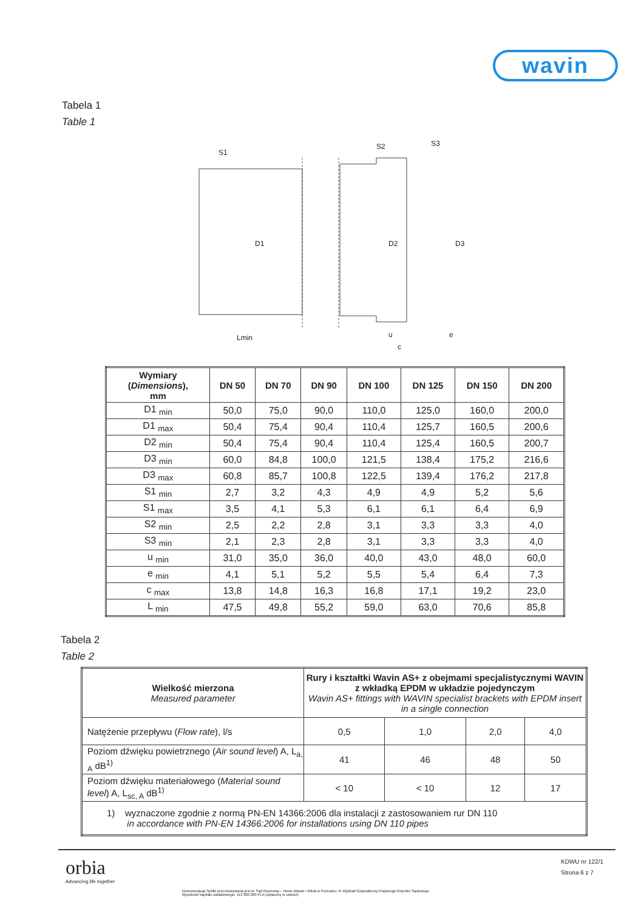wavin
Tabela 1
Table 1
S1
D1
Lmin
S2
S3
D2
D3
u
e
c
| Wymiary ( Dimensions ), mm | DN 50 | DN 70 | DN 90 | DN 100 | DN 125 | DN 150 | DN 200 |
| --- | --- | --- | --- | --- | --- | --- | --- |
| D1 <sub>min</sub> | 50,0 | 75,0 | 90,0 | 110,0 | 125,0 | 160,0 | 200,0 |
| D1 <sub>max</sub> | 50,4 | 75,4 | 90,4 | 110,4 | 125,7 | 160,5 | 200,6 |
| D2 <sub>min</sub> | 50,4 | 75,4 | 90,4 | 110,4 | 125,4 | 160,5 | 200,7 |
| D3 <sub>min</sub> | 60,0 | 84,8 | 100,0 | 121,5 | 138,4 | 175,2 | 216,6 |
| D3 <sub>max</sub> | 60,8 | 85,7 | 100,8 | 122,5 | 139,4 | 176,2 | 217,8 |
| S1 <sub>min</sub> | 2,7 | 3,2 | 4,3 | 4,9 | 4,9 | 5,2 | 5,6 |
| S1 <sub>max</sub> | 3,5 | 4,1 | 5,3 | 6,1 | 6,1 | 6,4 | 6,9 |
| S2 <sub>min</sub> | 2,5 | 2,2 | 2,8 | 3,1 | 3,3 | 3,3 | 4,0 |
| S3 <sub>min</sub> | 2,1 | 2,3 | 2,8 | 3,1 | 3,3 | 3,3 | 4,0 |
| u <sub>min</sub> | 31,0 | 35,0 | 36,0 | 40,0 | 43,0 | 48,0 | 60,0 |
| e <sub>min</sub> | 4,1 | 5,1 | 5,2 | 5,5 | 5,4 | 6,4 | 7,3 |
| c <sub>max</sub> | 13,8 | 14,8 | 16,3 | 16,8 | 17,1 | 19,2 | 23,0 |
| L <sub>min</sub> | 47,5 | 49,8 | 55,2 | 59,0 | 63,0 | 70,6 | 85,8 |
Tabela 2
Table 2
| Wielkość mierzona Measured parameter | Rury i kształtki Wavin AS+ z obejmami specjalistycznymi WAVIN z wkładką EPDM w układzie pojedynczym Wavin AS+ fittings with WAVIN specialist brackets with EPDM insert in a single connection | | | |
| Natężenie przepływu ( Flow rate ), l/s | 0,5 | 1,0 | 2,0 | 4,0 |
| Poziom dźwięku powietrznego ( Air sound level ) A, L<sub>a, A</sub> dB<sup>1)</sup> | 41 | 46 | 48 | 50 |
| Poziom dźwięku materiałowego ( Material sound level ) A, L<sub>sc, A</sub> dB<sup>1)</sup> | < 10 | < 10 | 12 | 17 |
| 1) wyznaczone zgodnie z normą PN-EN 14366:2006 dla instalacji z zastosowaniem rur DN 110 in accordance with PN-EN 14366:2006 for installations using DN 110 pipes | | | | |
orbia
Advancing life together
KDWU nr 122/1
Strona 6 z 7
Dokumentacja Spółki przechowywana jest w: Sąd Rejonowy – Nowe Miasto i Wilda w Poznaniu, IX Wydział Gospodarczy Krajowego Rejestru Sądowego.
Wysokość kapitału zakładowego: 113 000 000 PLN (opłacony w całości).